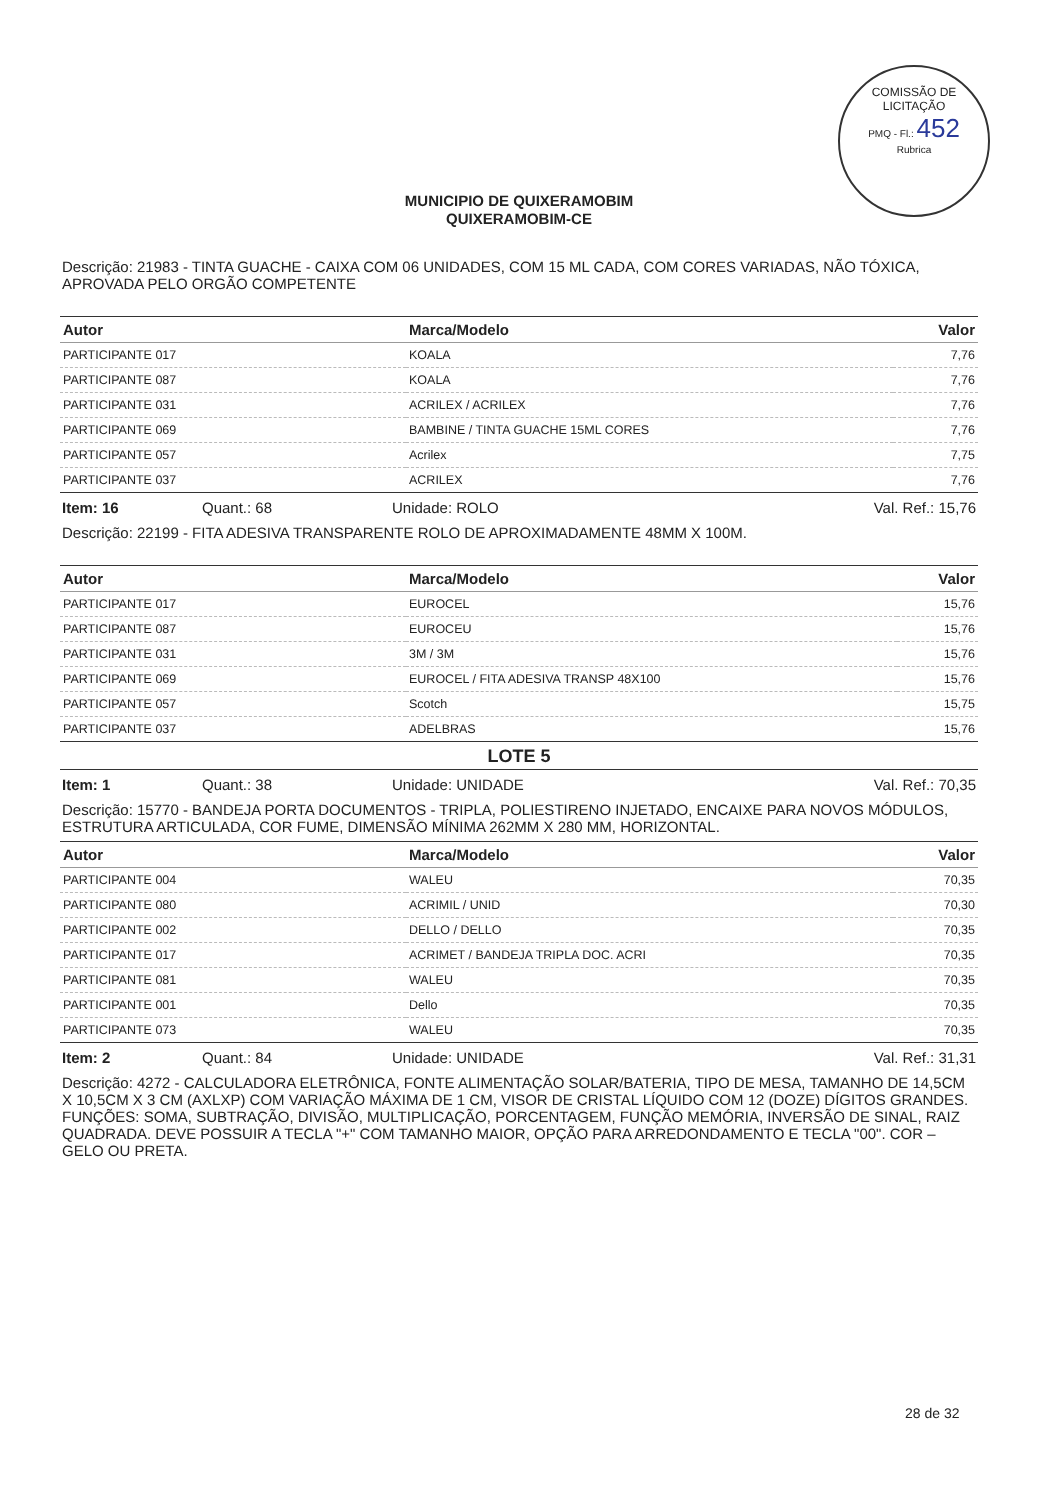COMISSÃO DE LICITAÇÃO
PMQ - Fl.: 452
Rubrica
MUNICIPIO DE QUIXERAMOBIM
QUIXERAMOBIM-CE
Descrição: 21983 - TINTA GUACHE - CAIXA COM 06 UNIDADES, COM 15 ML CADA, COM CORES VARIADAS, NÃO TÓXICA, APROVADA PELO ORGÃO COMPETENTE
| Autor | Marca/Modelo | Valor |
| --- | --- | --- |
| PARTICIPANTE 017 | KOALA | 7,76 |
| PARTICIPANTE 087 | KOALA | 7,76 |
| PARTICIPANTE 031 | ACRILEX / ACRILEX | 7,76 |
| PARTICIPANTE 069 | BAMBINE / TINTA GUACHE 15ML CORES | 7,76 |
| PARTICIPANTE 057 | Acrilex | 7,75 |
| PARTICIPANTE 037 | ACRILEX | 7,76 |
Item: 16 Quant.: 68 Unidade: ROLO Val. Ref.: 15,76
Descrição: 22199 - FITA ADESIVA TRANSPARENTE ROLO DE APROXIMADAMENTE 48MM X 100M.
| Autor | Marca/Modelo | Valor |
| --- | --- | --- |
| PARTICIPANTE 017 | EUROCEL | 15,76 |
| PARTICIPANTE 087 | EUROCEU | 15,76 |
| PARTICIPANTE 031 | 3M / 3M | 15,76 |
| PARTICIPANTE 069 | EUROCEL / FITA ADESIVA TRANSP 48X100 | 15,76 |
| PARTICIPANTE 057 | Scotch | 15,75 |
| PARTICIPANTE 037 | ADELBRAS | 15,76 |
LOTE 5
Item: 1 Quant.: 38 Unidade: UNIDADE Val. Ref.: 70,35
Descrição: 15770 - BANDEJA PORTA DOCUMENTOS - TRIPLA, POLIESTIRENO INJETADO, ENCAIXE PARA NOVOS MÓDULOS, ESTRUTURA ARTICULADA, COR FUME, DIMENSÃO MÍNIMA 262MM X 280 MM, HORIZONTAL.
| Autor | Marca/Modelo | Valor |
| --- | --- | --- |
| PARTICIPANTE 004 | WALEU | 70,35 |
| PARTICIPANTE 080 | ACRIMIL / UNID | 70,30 |
| PARTICIPANTE 002 | DELLO / DELLO | 70,35 |
| PARTICIPANTE 017 | ACRIMET / BANDEJA TRIPLA DOC. ACRI | 70,35 |
| PARTICIPANTE 081 | WALEU | 70,35 |
| PARTICIPANTE 001 | Dello | 70,35 |
| PARTICIPANTE 073 | WALEU | 70,35 |
Item: 2 Quant.: 84 Unidade: UNIDADE Val. Ref.: 31,31
Descrição: 4272 - CALCULADORA ELETRÔNICA, FONTE ALIMENTAÇÃO SOLAR/BATERIA, TIPO DE MESA, TAMANHO DE 14,5CM X 10,5CM X 3 CM (AXLXP) COM VARIAÇÃO MÁXIMA DE 1 CM, VISOR DE CRISTAL LÍQUIDO COM 12 (DOZE) DÍGITOS GRANDES. FUNÇÕES: SOMA, SUBTRAÇÃO, DIVISÃO, MULTIPLICAÇÃO, PORCENTAGEM, FUNÇÃO MEMÓRIA, INVERSÃO DE SINAL, RAIZ QUADRADA. DEVE POSSUIR A TECLA "+" COM TAMANHO MAIOR, OPÇÃO PARA ARREDONDAMENTO E TECLA "00". COR – GELO OU PRETA.
28 de 32